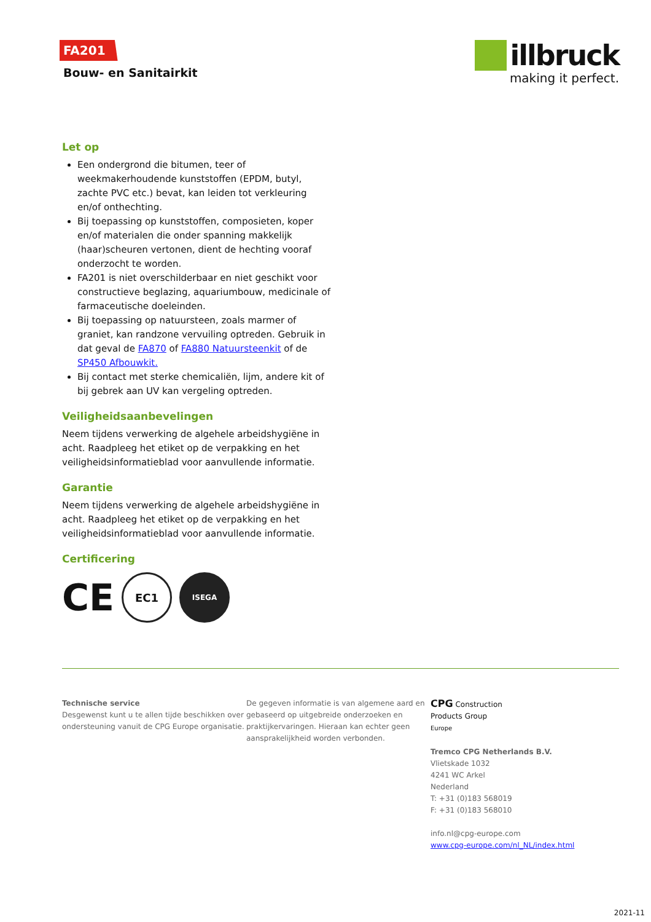FA201
Bouw- en Sanitairkit
illbruck
making it perfect.
Let op
Een ondergrond die bitumen, teer of weekmakerhoudende kunststoffen (EPDM, butyl, zachte PVC etc.) bevat, kan leiden tot verkleuring en/of onthechting.
Bij toepassing op kunststoffen, composieten, koper en/of materialen die onder spanning makkelijk (haar)scheuren vertonen, dient de hechting vooraf onderzocht te worden.
FA201 is niet overschilderbaar en niet geschikt voor constructieve beglazing, aquariumbouw, medicinale of farmaceutische doeleinden.
Bij toepassing op natuursteen, zoals marmer of graniet, kan randzone vervuiling optreden. Gebruik in dat geval de FA870 of FA880 Natuursteenkit of de SP450 Afbouwkit.
Bij contact met sterke chemicaliën, lijm, andere kit of bij gebrek aan UV kan vergeling optreden.
Veiligheidsaanbevelingen
Neem tijdens verwerking de algehele arbeidshygiëne in acht. Raadpleeg het etiket op de verpakking en het veiligheidsinformatieblad voor aanvullende informatie.
Garantie
Neem tijdens verwerking de algehele arbeidshygiëne in acht. Raadpleeg het etiket op de verpakking en het veiligheidsinformatieblad voor aanvullende informatie.
Certificering
CE
EC1
ISEGA
Technische service
Desgewenst kunt u te allen tijde beschikken over ondersteuning vanuit de CPG Europe organisatie.
De gegeven informatie is van algemene aard en gebaseerd op uitgebreide onderzoeken en praktijkervaringen. Hieraan kan echter geen aansprakelijkheid worden verbonden.
CPG Construction
Products Group
Europe
Tremco CPG Netherlands B.V.
Vlietskade 1032
4241 WC Arkel
Nederland
T: +31 (0)183 568019
F: +31 (0)183 568010
info.nl@cpg-europe.com
www.cpg-europe.com/nl_NL/index.html
2021-11